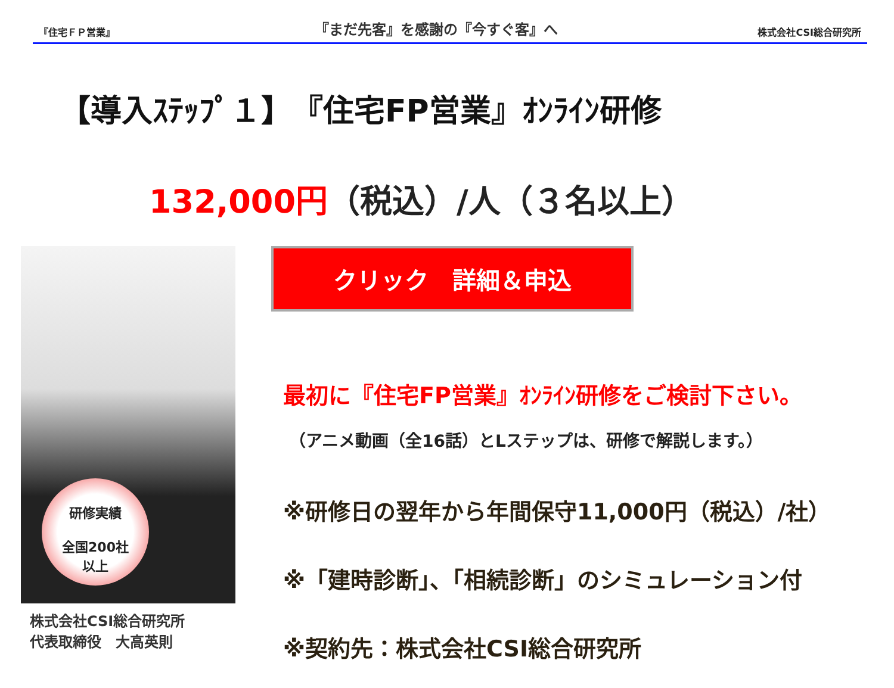『住宅ＦＰ営業』
『まだ先客』を感謝の『今すぐ客』へ
株式会社CSI総合研究所
【導入ｽﾃｯﾌﾟ１】　『住宅FP営業』ｵﾝﾗｲﾝ研修
132,000円（税込）/人（３名以上）
研修実績
全国200社
以上
株式会社CSI総合研究所
代表取締役　大高英則
クリック　詳細＆申込
最初に『住宅FP営業』ｵﾝﾗｲﾝ研修をご検討下さい。
（アニメ動画（全16話）とLステップは、研修で解説します。）
※研修日の翌年から年間保守11,000円（税込）/社）
※「建時診断」、「相続診断」のシミュレーション付
※契約先：株式会社CSI総合研究所